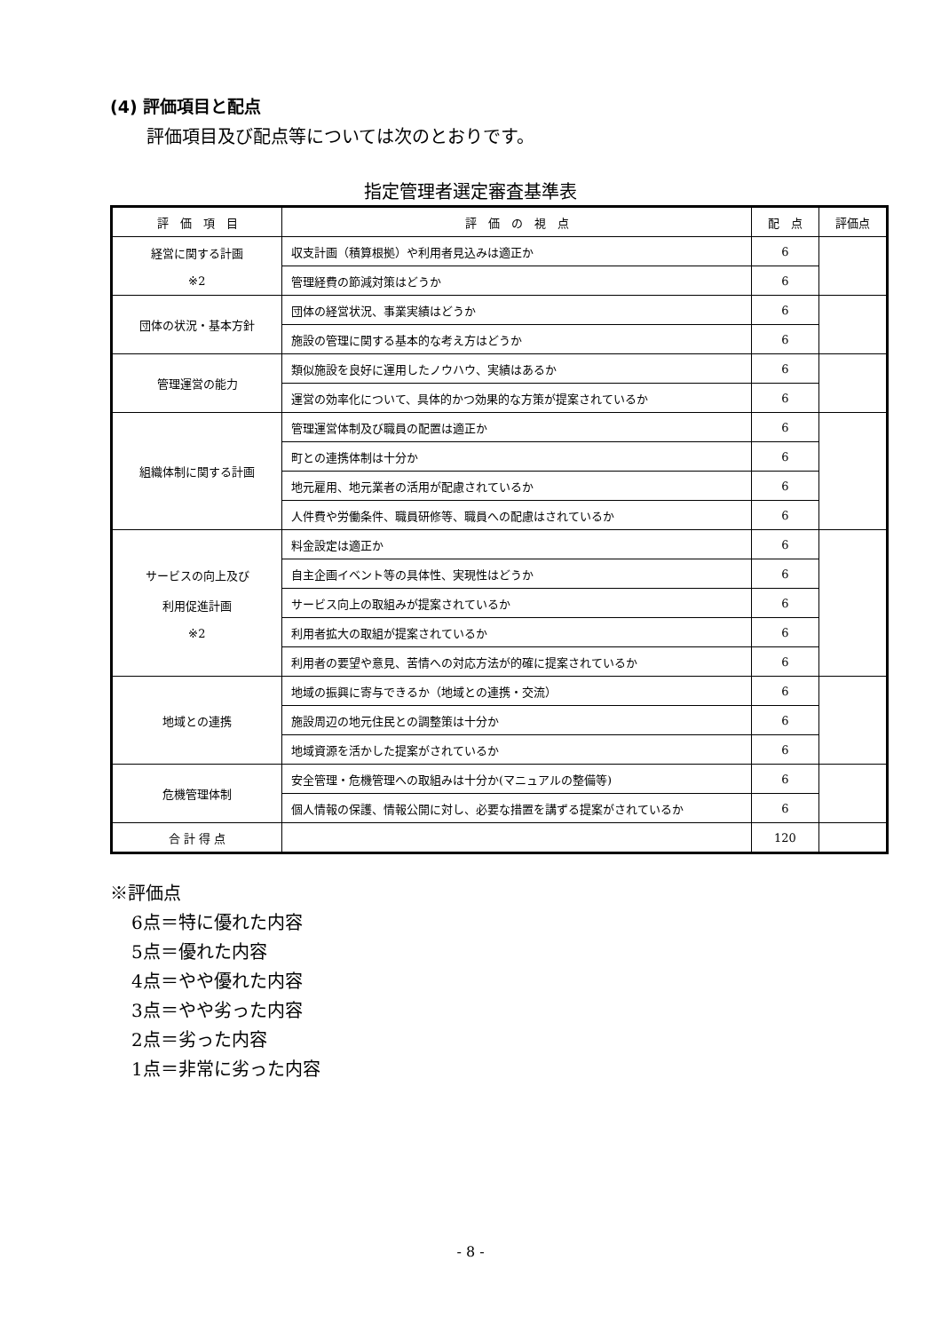(4) 評価項目と配点
評価項目及び配点等については次のとおりです。
指定管理者選定審査基準表
| 評 価 項 目 | 評 価 の 視 点 | 配 点 | 評価点 |
| --- | --- | --- | --- |
| 経営に関する計画 ※2 | 収支計画（積算根拠）や利用者見込みは適正か | 6 | |
| | 管理経費の節減対策はどうか | 6 | |
| 団体の状況・基本方針 | 団体の経営状況、事業実績はどうか | 6 | |
| | 施設の管理に関する基本的な考え方はどうか | 6 | |
| 管理運営の能力 | 類似施設を良好に運用したノウハウ、実績はあるか | 6 | |
| | 運営の効率化について、具体的かつ効果的な方策が提案されているか | 6 | |
| 組織体制に関する計画 | 管理運営体制及び職員の配置は適正か | 6 | |
| | 町との連携体制は十分か | 6 | |
| | 地元雇用、地元業者の活用が配慮されているか | 6 | |
| | 人件費や労働条件、職員研修等、職員への配慮はされているか | 6 | |
| サービスの向上及び 利用促進計画 ※2 | 料金設定は適正か | 6 | |
| | 自主企画イベント等の具体性、実現性はどうか | 6 | |
| | サービス向上の取組みが提案されているか | 6 | |
| | 利用者拡大の取組が提案されているか | 6 | |
| | 利用者の要望や意見、苦情への対応方法が的確に提案されているか | 6 | |
| 地域との連携 | 地域の振興に寄与できるか（地域との連携・交流） | 6 | |
| | 施設周辺の地元住民との調整策は十分か | 6 | |
| | 地域資源を活かした提案がされているか | 6 | |
| 危機管理体制 | 安全管理・危機管理への取組みは十分か(マニュアルの整備等) | 6 | |
| | 個人情報の保護、情報公開に対し、必要な措置を講ずる提案がされているか | 6 | |
| 合 計 得 点 | | 120 | |
※評価点
6点＝特に優れた内容
5点＝優れた内容
4点＝やや優れた内容
3点＝やや劣った内容
2点＝劣った内容
1点＝非常に劣った内容
- 8 -